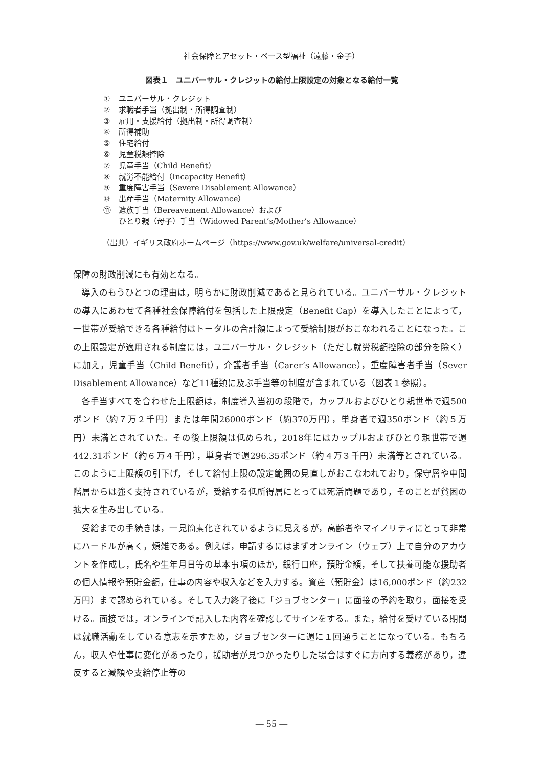社会保障とアセット・ベース型福祉（遠藤・金子）
図表１　ユニバーサル・クレジットの給付上限設定の対象となる給付一覧
① ユニバーサル・クレジット
② 求職者手当（拠出制・所得調査制）
③ 雇用・支援給付（拠出制・所得調査制）
④ 所得補助
⑤ 住宅給付
⑥ 児童税額控除
⑦ 児童手当（Child Benefit）
⑧ 就労不能給付（Incapacity Benefit）
⑨ 重度障害手当（Severe Disablement Allowance）
⑩ 出産手当（Maternity Allowance）
⑪ 遺族手当（Bereavement Allowance）および
ひとり親（母子）手当（Widowed Parent’s/Mother’s Allowance）
（出典）イギリス政府ホームページ（https://www.gov.uk/welfare/universal-credit）
保障の財政削減にも有効となる。
導入のもうひとつの理由は，明らかに財政削減であると見られている。ユニバーサル・クレジットの導入にあわせて各種社会保障給付を包括した上限設定（Benefit Cap）を導入したことによって，一世帯が受給できる各種給付はトータルの合計額によって受給制限がおこなわれることになった。この上限設定が適用される制度には，ユニバーサル・クレジット（ただし就労税額控除の部分を除く）に加え，児童手当（Child Benefit），介護者手当（Carer’s Allowance），重度障害者手当（Sever Disablement Allowance）など11種類に及ぶ手当等の制度が含まれている（図表１参照）。
各手当すべてを合わせた上限額は，制度導入当初の段階で，カップルおよびひとり親世帯で週500ポンド（約７万２千円）または年間26000ポンド（約370万円），単身者で週350ポンド（約５万円）未満とされていた。その後上限額は低められ，2018年にはカップルおよびひとり親世帯で週442.31ポンド（約６万４千円），単身者で週296.35ポンド（約４万３千円）未満等とされている。このように上限額の引下げ，そして給付上限の設定範囲の見直しがおこなわれており，保守層や中間階層からは強く支持されているが，受給する低所得層にとっては死活問題であり，そのことが貧困の拡大を生み出している。
受給までの手続きは，一見簡素化されているように見えるが，高齢者やマイノリティにとって非常にハードルが高く，煩雑である。例えば，申請するにはまずオンライン（ウェブ）上で自分のアカウントを作成し，氏名や生年月日等の基本事項のほか，銀行口座，預貯金額，そして扶養可能な援助者の個人情報や預貯金額，仕事の内容や収入などを入力する。資産（預貯金）は16,000ポンド（約232万円）まで認められている。そして入力終了後に「ジョブセンター」に面接の予約を取り，面接を受ける。面接では，オンラインで記入した内容を確認してサインをする。また，給付を受けている期間は就職活動をしている意志を示すため，ジョブセンターに週に１回通うことになっている。もちろん，収入や仕事に変化があったり，援助者が見つかったりした場合はすぐに方向する義務があり，違反すると減額や支給停止等の
― 55 ―